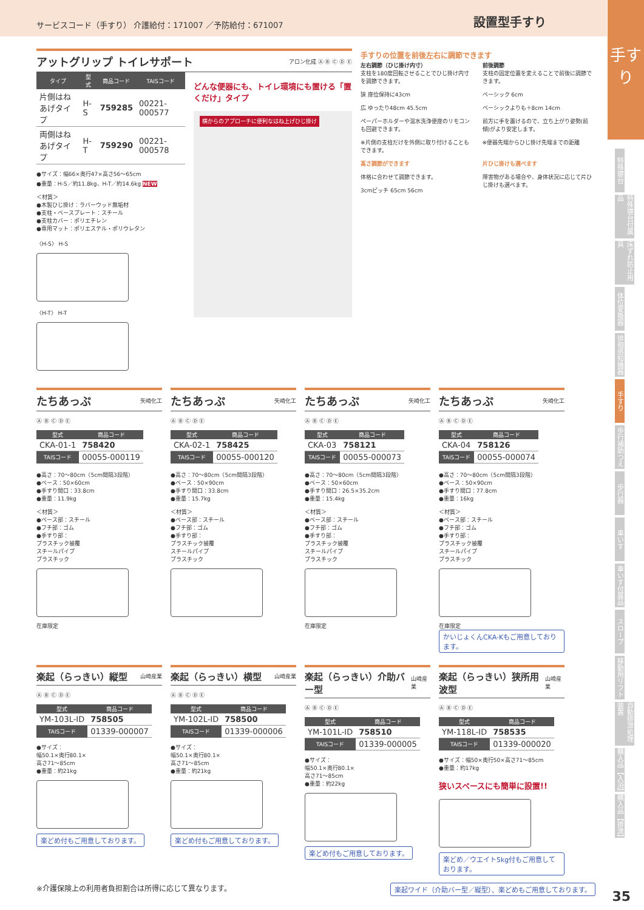サービスコード（手すり） 介護給付：171007 ／予防給付：671007 設置型手すり
手すり
特殊寝台
特殊寝台付属品
床ずれ防止用具
体位変換器
徘徊感知機器
手すり
歩行補助つえ
歩行器
車いす
車いす付属品
スロープ
移動用リフト
自動排泄処理装置
購入品【入浴】
購入品【排泄】
アットグリップ トイレサポート
アロン化成 Ⓐ Ⓑ Ⓒ Ⓓ Ⓔ
| タイプ | 型式 | 商品コード | TAISコード |
| --- | --- | --- | --- |
| 片側はねあげタイプ | H-S | 759285 | 00221-000577 |
| 両側はねあげタイプ | H-T | 759290 | 00221-000578 |
●サイズ：幅66×奥行47×高さ56～65cm
●重量：H-S／約11.8kg、H-T／約14.6kg NEW
＜材質＞
●木製ひじ掛け：ラバーウッド無垢材
●支柱・ベースプレート：スチール
●支柱カバー：ポリエチレン
●専用マット：ポリエステル・ポリウレタン
〈H-S〉 H-S
〈H-T〉 H-T
どんな便器にも、トイレ環境にも置ける「置くだけ」タイプ
横からのアプローチに便利なはね上げひじ掛け
手すりの位置を前後左右に調節できます
左右調節（ひじ掛け内寸）
支柱を180度回転させることでひじ掛け内寸を調節できます。
狭 座位保持に43cm
広 ゆったり48cm 45.5cm
ペーパーホルダーや温水洗浄便座のリモコンも回避できます。
※片側の支柱だけを外側に取り付けることもできます。
前後調節
支柱の固定位置を変えることで前後に調節できます。
ベーシック 6cm
ベーシックよりも＋8cm 14cm
前方に手を置けるので、立ち上がり姿勢(前傾)がより安定します。
※便器先端からひじ掛け先端までの距離
高さ調節ができます
体格に合わせて調節できます。
3cmピッチ 65cm 56cm
片ひじ掛けも選べます
障害物がある場合や、身体状況に応じて片ひじ掛けも選べます。
たちあっぷ
矢崎化工
Ⓐ Ⓑ Ⓒ Ⓓ Ⓔ
| 型式 | 商品コード |
| --- | --- |
| CKA-01-1 | 758420 |
| TAISコード | 00055-000119 |
●高さ：70～80cm（5cm間隔3段階）
●ベース：50×60cm
●手すり間口：33.8cm
●重量：11.9kg
＜材質＞
●ベース部：スチール
●フチ部：ゴム
●手すり部：
プラスチック被覆
スチールパイプ
プラスチック
在庫限定
たちあっぷ
矢崎化工
Ⓐ Ⓑ Ⓒ Ⓓ Ⓔ
| 型式 | 商品コード |
| --- | --- |
| CKA-02-1 | 758425 |
| TAISコード | 00055-000120 |
●高さ：70～80cm（5cm間隔3段階）
●ベース：50×90cm
●手すり間口：33.8cm
●重量：15.7kg
＜材質＞
●ベース部：スチール
●フチ部：ゴム
●手すり部：
プラスチック被覆
スチールパイプ
プラスチック
たちあっぷ
矢崎化工
Ⓐ Ⓑ Ⓒ Ⓓ Ⓔ
| 型式 | 商品コード |
| --- | --- |
| CKA-03 | 758121 |
| TAISコード | 00055-000073 |
●高さ：70～80cm（5cm間隔3段階）
●ベース：50×60cm
●手すり間口：26.5×35.2cm
●重量：15.4kg
＜材質＞
●ベース部：スチール
●フチ部：ゴム
●手すり部：
プラスチック被覆
スチールパイプ
プラスチック
在庫限定
たちあっぷ
矢崎化工
Ⓐ Ⓑ Ⓒ Ⓓ Ⓔ
| 型式 | 商品コード |
| --- | --- |
| CKA-04 | 758126 |
| TAISコード | 00055-000074 |
●高さ：70～80cm（5cm間隔3段階）
●ベース：50×90cm
●手すり間口：77.8cm
●重量：16kg
＜材質＞
●ベース部：スチール
●フチ部：ゴム
●手すり部：
プラスチック被覆
スチールパイプ
プラスチック
在庫限定
かいじょくんCKA-Kもご用意しております。
楽起（らっきい）縦型
山崎産業
Ⓐ Ⓑ Ⓒ Ⓓ Ⓔ
| 型式 | 商品コード |
| --- | --- |
| YM-103L-ID | 758505 |
| TAISコード | 01339-000007 |
●サイズ：
幅50.1×奥行80.1×
高さ71～85cm
●重量：約21kg
楽どめ付もご用意しております。
楽起（らっきい）横型
山崎産業
Ⓐ Ⓑ Ⓒ Ⓓ Ⓔ
| 型式 | 商品コード |
| --- | --- |
| YM-102L-ID | 758500 |
| TAISコード | 01339-000006 |
●サイズ：
幅50.1×奥行80.1×
高さ71～85cm
●重量：約21kg
楽どめ付もご用意しております。
楽起（らっきい）介助バー型
山崎産業
Ⓐ Ⓑ Ⓒ Ⓓ Ⓔ
| 型式 | 商品コード |
| --- | --- |
| YM-101L-ID | 758510 |
| TAISコード | 01339-000005 |
●サイズ：
幅50.1×奥行80.1×
高さ71～85cm
●重量：約22kg
楽どめ付もご用意しております。
楽起（らっきい）狭所用波型
山崎産業
Ⓐ Ⓑ Ⓒ Ⓓ Ⓔ
| 型式 | 商品コード |
| --- | --- |
| YM-118L-ID | 758535 |
| TAISコード | 01339-000020 |
●サイズ：幅50×奥行50×高さ71～85cm
●重量：約17kg
狭いスペースにも簡単に設置!!
楽どめ／ウエイト5kg付もご用意しております。
※介護保険上の利用者負担割合は所得に応じて異なります。 楽起ワイド（介助バー型／縦型）、楽どめもご用意しております。
35